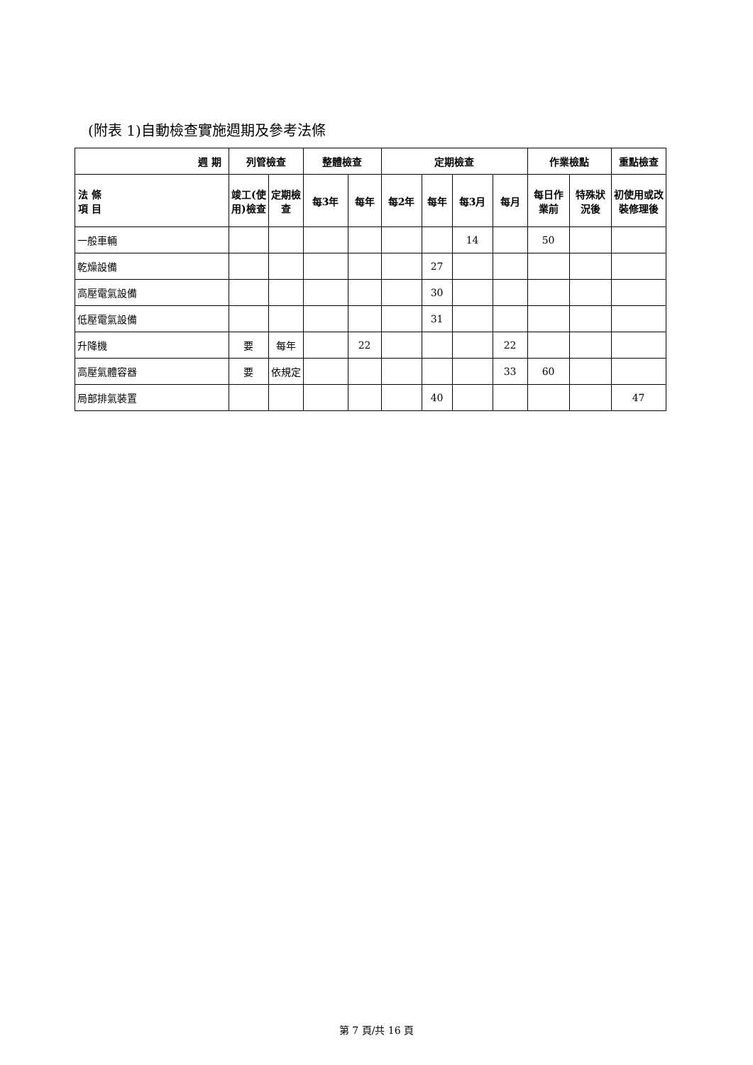(附表 1)自動檢查實施週期及參考法條
| 週 期 | 列管檢查 | | 整體檢查 | | 定期檢查 | | | | 作業檢點 | | 重點檢查 |
| --- | --- | --- | --- | --- | --- | --- | --- | --- | --- | --- | --- |
| 法 條 項 目 | 竣工(使 用)檢查 | 定期檢 查 | 每3年 | 每年 | 每2年 | 每年 | 每3月 | 每月 | 每日作 業前 | 特殊狀 況後 | 初使用或改 裝修理後 |
| 一般車輛 | | | | | | | 14 | | 50 | | |
| 乾燥設備 | | | | | | 27 | | | | | |
| 高壓電氣設備 | | | | | | 30 | | | | | |
| 低壓電氣設備 | | | | | | 31 | | | | | |
| 升降機 | 要 | 每年 | | 22 | | | | 22 | | | |
| 高壓氣體容器 | 要 | 依規定 | | | | | | 33 | 60 | | |
| 局部排氣裝置 | | | | | | 40 | | | | | 47 |
第 7 頁/共 16 頁